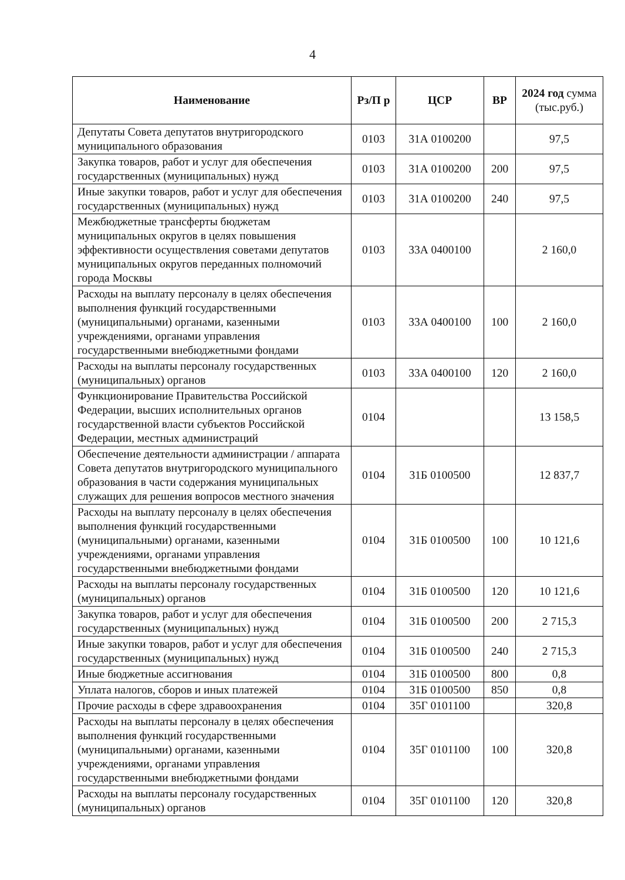4
| Наименование | Рз/П р | ЦСР | ВР | 2024 год сумма (тыс.руб.) |
| --- | --- | --- | --- | --- |
| Депутаты Совета депутатов внутригородского муниципального образования | 0103 | 31А 0100200 | | 97,5 |
| Закупка товаров, работ и услуг для обеспечения государственных (муниципальных) нужд | 0103 | 31А 0100200 | 200 | 97,5 |
| Иные закупки товаров, работ и услуг для обеспечения государственных (муниципальных) нужд | 0103 | 31А 0100200 | 240 | 97,5 |
| Межбюджетные трансферты бюджетам муниципальных округов в целях повышения эффективности осуществления советами депутатов муниципальных округов переданных полномочий города Москвы | 0103 | 33А 0400100 | | 2 160,0 |
| Расходы на выплату персоналу в целях обеспечения выполнения функций государственными (муниципальными) органами, казенными учреждениями, органами управления государственными внебюджетными фондами | 0103 | 33А 0400100 | 100 | 2 160,0 |
| Расходы на выплаты персоналу государственных (муниципальных) органов | 0103 | 33А 0400100 | 120 | 2 160,0 |
| Функционирование Правительства Российской Федерации, высших исполнительных органов государственной власти субъектов Российской Федерации, местных администраций | 0104 | | | 13 158,5 |
| Обеспечение деятельности администрации / аппарата Совета депутатов внутригородского муниципального образования в части содержания муниципальных служащих для решения вопросов местного значения | 0104 | 31Б 0100500 | | 12 837,7 |
| Расходы на выплату персоналу в целях обеспечения выполнения функций государственными (муниципальными) органами, казенными учреждениями, органами управления государственными внебюджетными фондами | 0104 | 31Б 0100500 | 100 | 10 121,6 |
| Расходы на выплаты персоналу государственных (муниципальных) органов | 0104 | 31Б 0100500 | 120 | 10 121,6 |
| Закупка товаров, работ и услуг для обеспечения государственных (муниципальных) нужд | 0104 | 31Б 0100500 | 200 | 2 715,3 |
| Иные закупки товаров, работ и услуг для обеспечения государственных (муниципальных) нужд | 0104 | 31Б 0100500 | 240 | 2 715,3 |
| Иные бюджетные ассигнования | 0104 | 31Б 0100500 | 800 | 0,8 |
| Уплата налогов, сборов и иных платежей | 0104 | 31Б 0100500 | 850 | 0,8 |
| Прочие расходы в сфере здравоохранения | 0104 | 35Г 0101100 | | 320,8 |
| Расходы на выплаты персоналу в целях обеспечения выполнения функций государственными (муниципальными) органами, казенными учреждениями, органами управления государственными внебюджетными фондами | 0104 | 35Г 0101100 | 100 | 320,8 |
| Расходы на выплаты персоналу государственных (муниципальных) органов | 0104 | 35Г 0101100 | 120 | 320,8 |